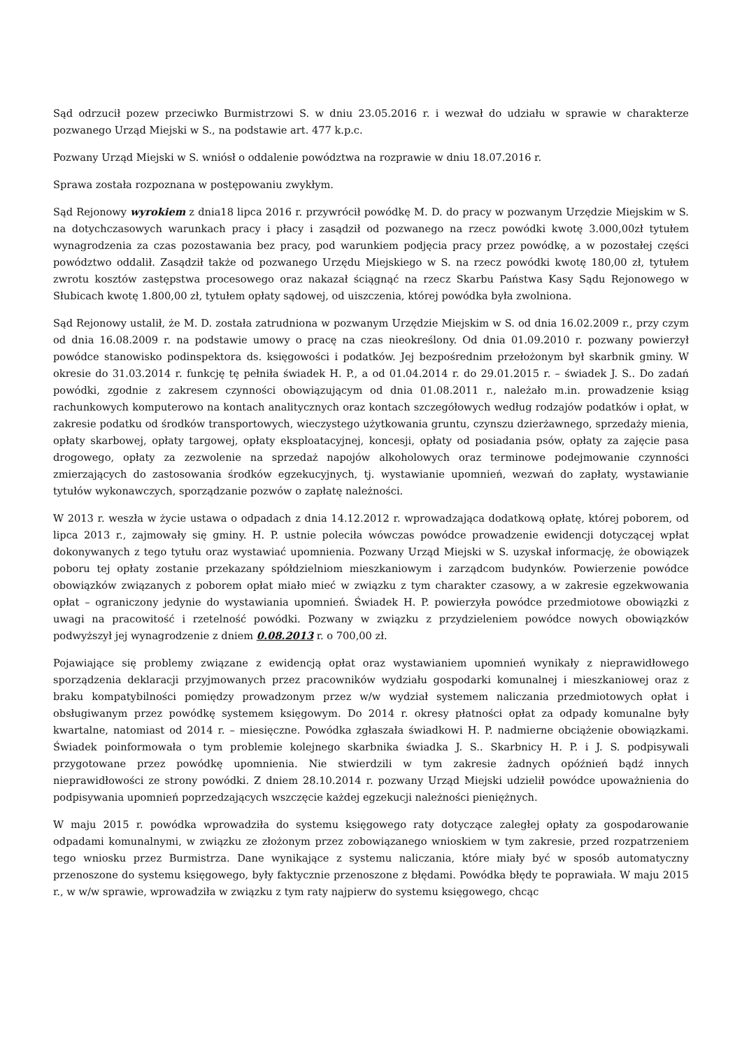Sąd odrzucił pozew przeciwko Burmistrzowi S. w dniu 23.05.2016 r. i wezwał do udziału w sprawie w charakterze pozwanego Urząd Miejski w S., na podstawie art. 477 k.p.c.
Pozwany Urząd Miejski w S. wniósł o oddalenie powództwa na rozprawie w dniu 18.07.2016 r.
Sprawa została rozpoznana w postępowaniu zwykłym.
Sąd Rejonowy wyrokiem z dnia18 lipca 2016 r. przywrócił powódkę M. D. do pracy w pozwanym Urzędzie Miejskim w S. na dotychczasowych warunkach pracy i płacy i zasądził od pozwanego na rzecz powódki kwotę 3.000,00zł tytułem wynagrodzenia za czas pozostawania bez pracy, pod warunkiem podjęcia pracy przez powódkę, a w pozostałej części powództwo oddalił. Zasądził także od pozwanego Urzędu Miejskiego w S. na rzecz powódki kwotę 180,00 zł, tytułem zwrotu kosztów zastępstwa procesowego oraz nakazał ściągnąć na rzecz Skarbu Państwa Kasy Sądu Rejonowego w Słubicach kwotę 1.800,00 zł, tytułem opłaty sądowej, od uiszczenia, której powódka była zwolniona.
Sąd Rejonowy ustalił, że M. D. została zatrudniona w pozwanym Urzędzie Miejskim w S. od dnia 16.02.2009 r., przy czym od dnia 16.08.2009 r. na podstawie umowy o pracę na czas nieokreślony. Od dnia 01.09.2010 r. pozwany powierzył powódce stanowisko podinspektora ds. księgowości i podatków. Jej bezpośrednim przełożonym był skarbnik gminy. W okresie do 31.03.2014 r. funkcję tę pełniła świadek H. P., a od 01.04.2014 r. do 29.01.2015 r. – świadek J. S.. Do zadań powódki, zgodnie z zakresem czynności obowiązującym od dnia 01.08.2011 r., należało m.in. prowadzenie ksiąg rachunkowych komputerowo na kontach analitycznych oraz kontach szczegółowych według rodzajów podatków i opłat, w zakresie podatku od środków transportowych, wieczystego użytkowania gruntu, czynszu dzierżawnego, sprzedaży mienia, opłaty skarbowej, opłaty targowej, opłaty eksploatacyjnej, koncesji, opłaty od posiadania psów, opłaty za zajęcie pasa drogowego, opłaty za zezwolenie na sprzedaż napojów alkoholowych oraz terminowe podejmowanie czynności zmierzających do zastosowania środków egzekucyjnych, tj. wystawianie upomnień, wezwań do zapłaty, wystawianie tytułów wykonawczych, sporządzanie pozwów o zapłatę należności.
W 2013 r. weszła w życie ustawa o odpadach z dnia 14.12.2012 r. wprowadzająca dodatkową opłatę, której poborem, od lipca 2013 r., zajmowały się gminy. H. P. ustnie poleciła wówczas powódce prowadzenie ewidencji dotyczącej wpłat dokonywanych z tego tytułu oraz wystawiać upomnienia. Pozwany Urząd Miejski w S. uzyskał informację, że obowiązek poboru tej opłaty zostanie przekazany spółdzielniom mieszkaniowym i zarządcom budynków. Powierzenie powódce obowiązków związanych z poborem opłat miało mieć w związku z tym charakter czasowy, a w zakresie egzekwowania opłat – ograniczony jedynie do wystawiania upomnień. Świadek H. P. powierzyła powódce przedmiotowe obowiązki z uwagi na pracowitość i rzetelność powódki. Pozwany w związku z przydzieleniem powódce nowych obowiązków podwyższył jej wynagrodzenie z dniem 0.08.2013 r. o 700,00 zł.
Pojawiające się problemy związane z ewidencją opłat oraz wystawianiem upomnień wynikały z nieprawidłowego sporządzenia deklaracji przyjmowanych przez pracowników wydziału gospodarki komunalnej i mieszkaniowej oraz z braku kompatybilności pomiędzy prowadzonym przez w/w wydział systemem naliczania przedmiotowych opłat i obsługiwanym przez powódkę systemem księgowym. Do 2014 r. okresy płatności opłat za odpady komunalne były kwartalne, natomiast od 2014 r. – miesięczne. Powódka zgłaszała świadkowi H. P. nadmierne obciążenie obowiązkami. Świadek poinformowała o tym problemie kolejnego skarbnika świadka J. S.. Skarbnicy H. P. i J. S. podpisywali przygotowane przez powódkę upomnienia. Nie stwierdzili w tym zakresie żadnych opóźnień bądź innych nieprawidłowości ze strony powódki. Z dniem 28.10.2014 r. pozwany Urząd Miejski udzielił powódce upoważnienia do podpisywania upomnień poprzedzających wszczęcie każdej egzekucji należności pieniężnych.
W maju 2015 r. powódka wprowadziła do systemu księgowego raty dotyczące zaległej opłaty za gospodarowanie odpadami komunalnymi, w związku ze złożonym przez zobowiązanego wnioskiem w tym zakresie, przed rozpatrzeniem tego wniosku przez Burmistrza. Dane wynikające z systemu naliczania, które miały być w sposób automatyczny przenoszone do systemu księgowego, były faktycznie przenoszone z błędami. Powódka błędy te poprawiała. W maju 2015 r., w w/w sprawie, wprowadziła w związku z tym raty najpierw do systemu księgowego, chcąc